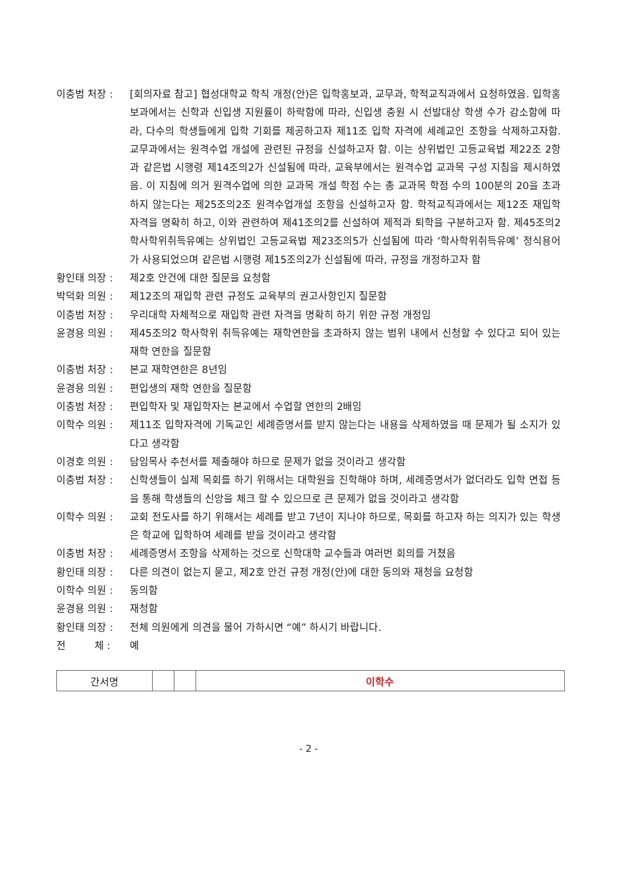이충범 처장 : [회의자료 참고] 협성대학교 학칙 개정(안)은 입학홍보과, 교무과, 학적교직과에서 요청하였음. 입학홍보과에서는 신학과 신입생 지원률이 하락함에 따라, 신입생 충원 시 선발대상 학생 수가 감소함에 따라, 다수의 학생들에게 입학 기회를 제공하고자 제11조 입학 자격에 세례교인 조항을 삭제하고자함. 교무과에서는 원격수업 개설에 관련된 규정을 신설하고자 함. 이는 상위법인 고등교육법 제22조 2항과 같은법 시행령 제14조의2가 신설됨에 따라, 교육부에서는 원격수업 교과목 구성 지침을 제시하였음. 이 지침에 의거 원격수업에 의한 교과목 개설 학점 수는 총 교과목 학점 수의 100분의 20을 초과하지 않는다는 제25조의2조 원격수업개설 조항을 신설하고자 함. 학적교직과에서는 제12조 재입학 자격을 명확히 하고, 이와 관련하여 제41조의2를 신설하여 제적과 퇴학을 구분하고자 함. 제45조의2 학사학위취득유예는 상위법인 고등교육법 제23조의5가 신설됨에 따라 ‘학사학위취득유예’ 정식용어가 사용되었으며 같은법 시행령 제15조의2가 신설됨에 따라, 규정을 개정하고자 함
황인태 의장 : 제2호 안건에 대한 질문을 요청함
박덕화 의원 : 제12조의 재입학 관련 규정도 교육부의 권고사항인지 질문함
이충범 처장 : 우리대학 자체적으로 재입학 관련 자격을 명확히 하기 위한 규정 개정임
윤경용 의원 : 제45조의2 학사학위 취득유예는 재학연한을 초과하지 않는 범위 내에서 신청할 수 있다고 되어 있는 재학 연한을 질문함
이충범 처장 : 본교 재학연한은 8년임
윤경용 의원 : 편입생의 재학 연한을 질문함
이충범 처장 : 편입학자 및 재입학자는 본교에서 수업할 연한의 2배임
이학수 의원 : 제11조 입학자격에 기독교인 세례증명서를 받지 않는다는 내용을 삭제하였을 때 문제가 될 소지가 있다고 생각함
이경호 의원 : 담임목사 추천서를 제출해야 하므로 문제가 없을 것이라고 생각함
이충범 처장 : 신학생들이 실제 목회를 하기 위해서는 대학원을 진학해야 하며, 세례증명서가 없더라도 입학 면접 등을 통해 학생들의 신앙을 체크 할 수 있으므로 큰 문제가 없을 것이라고 생각함
이학수 의원 : 교회 전도사를 하기 위해서는 세례를 받고 7년이 지나야 하므로, 목회를 하고자 하는 의지가 있는 학생은 학교에 입학하여 세례를 받을 것이라고 생각함
이충범 처장 : 세례증명서 조항을 삭제하는 것으로 신학대학 교수들과 여러번 회의를 거쳤음
황인태 의장 : 다른 의견이 없는지 묻고, 제2호 안건 규정 개정(안)에 대한 동의와 재청을 요청함
이학수 의원 : 동의함
윤경용 의원 : 재청함
황인태 의장 : 전체 의원에게 의견을 물어 가하시면 “예” 하시기 바랍니다.
전 체 : 예
| 간서명 | | | 이학수 |
- 2 -